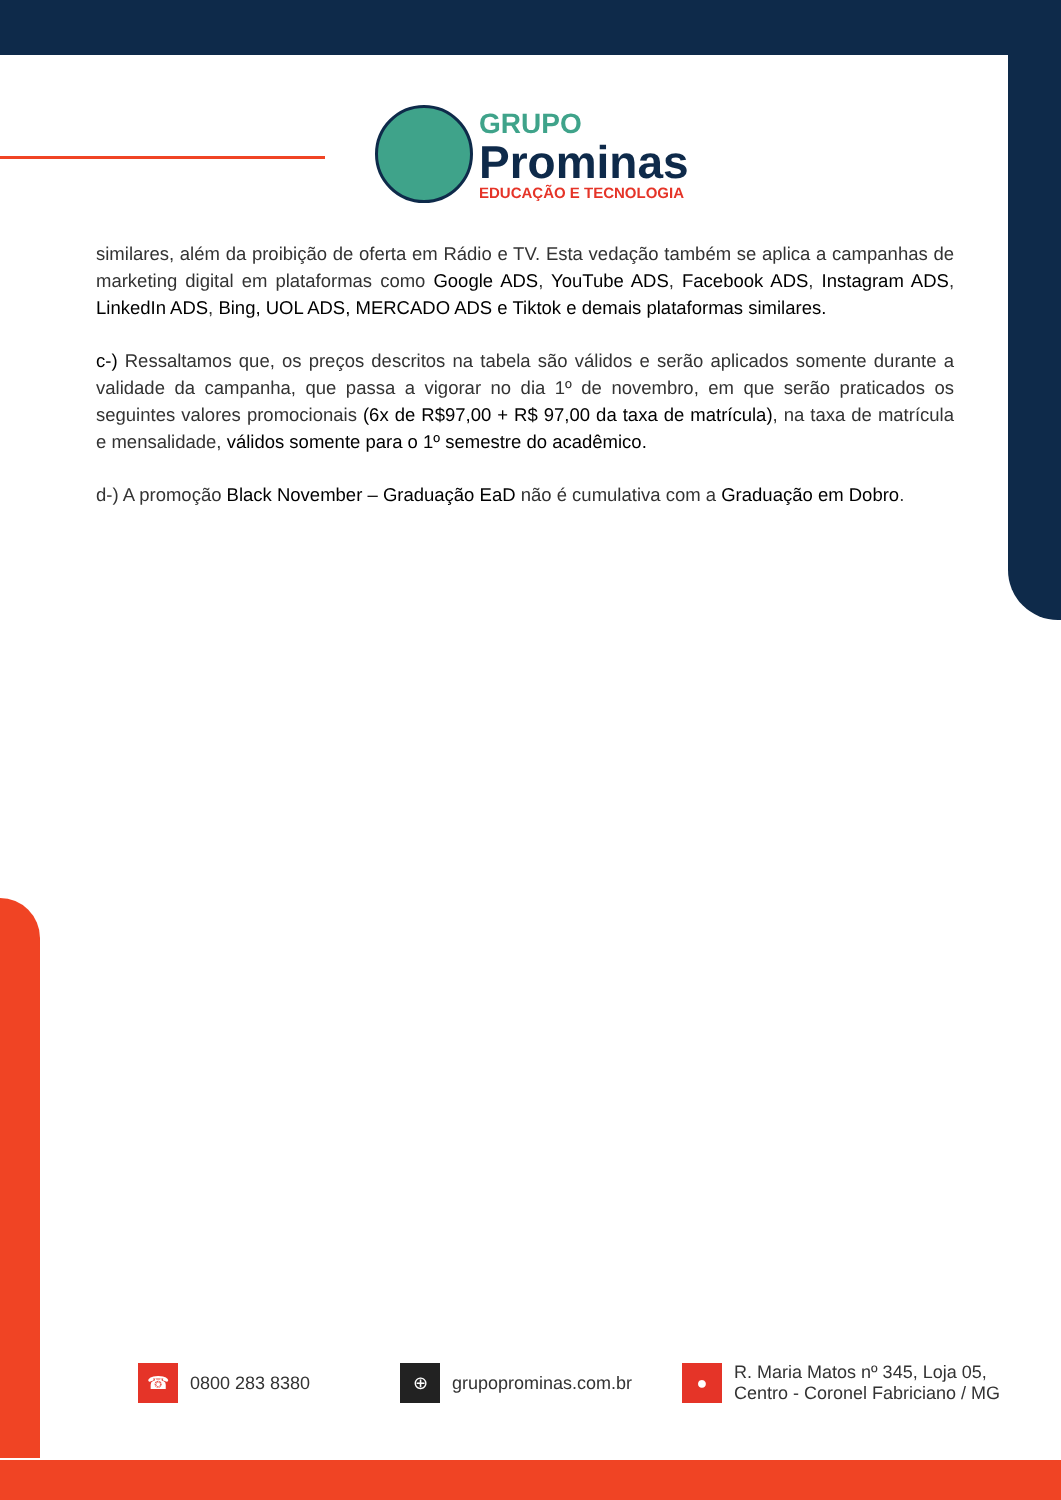GRUPO
Prominas
EDUCAÇÃO E TECNOLOGIA
similares, além da proibição de oferta em Rádio e TV. Esta vedação também se aplica a campanhas de marketing digital em plataformas como Google ADS, YouTube ADS, Facebook ADS, Instagram ADS, LinkedIn ADS, Bing, UOL ADS, MERCADO ADS e Tiktok e demais plataformas similares.
c-) Ressaltamos que, os preços descritos na tabela são válidos e serão aplicados somente durante a validade da campanha, que passa a vigorar no dia 1º de novembro, em que serão praticados os seguintes valores promocionais (6x de R$97,00 + R$ 97,00 da taxa de matrícula), na taxa de matrícula e mensalidade, válidos somente para o 1º semestre do acadêmico.
d-) A promoção Black November – Graduação EaD não é cumulativa com a Graduação em Dobro.
☎
0800 283 8380
⊕
grupoprominas.com.br
●
R. Maria Matos nº 345, Loja 05,
Centro - Coronel Fabriciano / MG